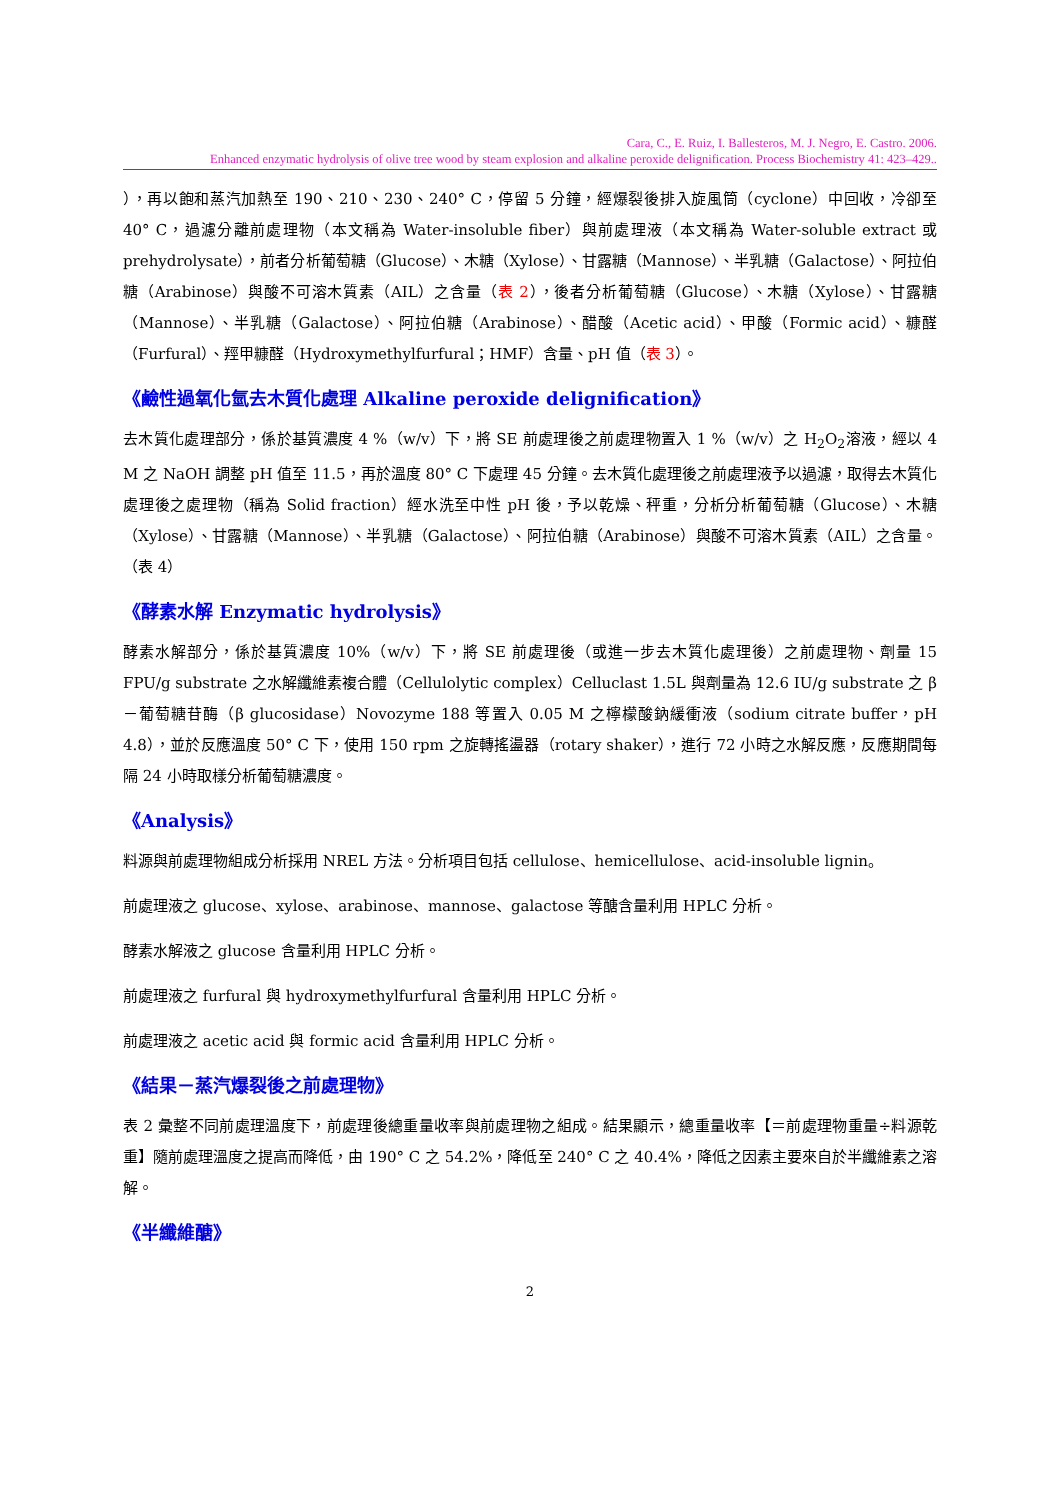Cara, C., E. Ruiz, I. Ballesteros, M. J. Negro, E. Castro. 2006.
Enhanced enzymatic hydrolysis of olive tree wood by steam explosion and alkaline peroxide delignification. Process Biochemistry 41: 423–429..
），再以飽和蒸汽加熱至 190、210、230、240° C，停留 5 分鐘，經爆裂後排入旋風筒（cyclone）中回收，冷卻至 40° C，過濾分離前處理物（本文稱為 Water-insoluble fiber）與前處理液（本文稱為 Water-soluble extract 或 prehydrolysate），前者分析葡萄糖（Glucose）、木糖（Xylose）、甘露糖（Mannose）、半乳糖（Galactose）、阿拉伯糖（Arabinose）與酸不可溶木質素（AIL）之含量（表 2），後者分析葡萄糖（Glucose）、木糖（Xylose）、甘露糖（Mannose）、半乳糖（Galactose）、阿拉伯糖（Arabinose）、醋酸（Acetic acid）、甲酸（Formic acid）、糠醛（Furfural）、羥甲糠醛（Hydroxymethylfurfural；HMF）含量、pH 值（表 3）。
《鹼性過氧化氫去木質化處理 Alkaline peroxide delignification》
去木質化處理部分，係於基質濃度 4 %（w/v）下，將 SE 前處理後之前處理物置入 1 %（w/v）之 H<sub>2</sub>O<sub>2</sub>溶液，經以 4 M 之 NaOH 調整 pH 值至 11.5，再於溫度 80° C 下處理 45 分鐘。去木質化處理後之前處理液予以過濾，取得去木質化處理後之處理物（稱為 Solid fraction）經水洗至中性 pH 後，予以乾燥、秤重，分析分析葡萄糖（Glucose）、木糖（Xylose）、甘露糖（Mannose）、半乳糖（Galactose）、阿拉伯糖（Arabinose）與酸不可溶木質素（AIL）之含量。（表 4）
《酵素水解 Enzymatic hydrolysis》
酵素水解部分，係於基質濃度 10%（w/v）下，將 SE 前處理後（或進一步去木質化處理後）之前處理物、劑量 15 FPU/g substrate 之水解纖維素複合體（Cellulolytic complex）Celluclast 1.5L 與劑量為 12.6 IU/g substrate 之 β－葡萄糖苷酶（β glucosidase）Novozyme 188 等置入 0.05 M 之檸檬酸鈉緩衝液（sodium citrate buffer，pH 4.8），並於反應溫度 50° C 下，使用 150 rpm 之旋轉搖盪器（rotary shaker），進行 72 小時之水解反應，反應期間每隔 24 小時取樣分析葡萄糖濃度。
《Analysis》
料源與前處理物組成分析採用 NREL 方法。分析項目包括 cellulose、hemicellulose、acid-insoluble lignin。
前處理液之 glucose、xylose、arabinose、mannose、galactose 等醣含量利用 HPLC 分析。
酵素水解液之 glucose 含量利用 HPLC 分析。
前處理液之 furfural 與 hydroxymethylfurfural 含量利用 HPLC 分析。
前處理液之 acetic acid 與 formic acid 含量利用 HPLC 分析。
《結果－蒸汽爆裂後之前處理物》
表 2 彙整不同前處理溫度下，前處理後總重量收率與前處理物之組成。結果顯示，總重量收率【＝前處理物重量÷料源乾重】隨前處理溫度之提高而降低，由 190° C 之 54.2%，降低至 240° C 之 40.4%，降低之因素主要來自於半纖維素之溶解。
《半纖維醣》
2